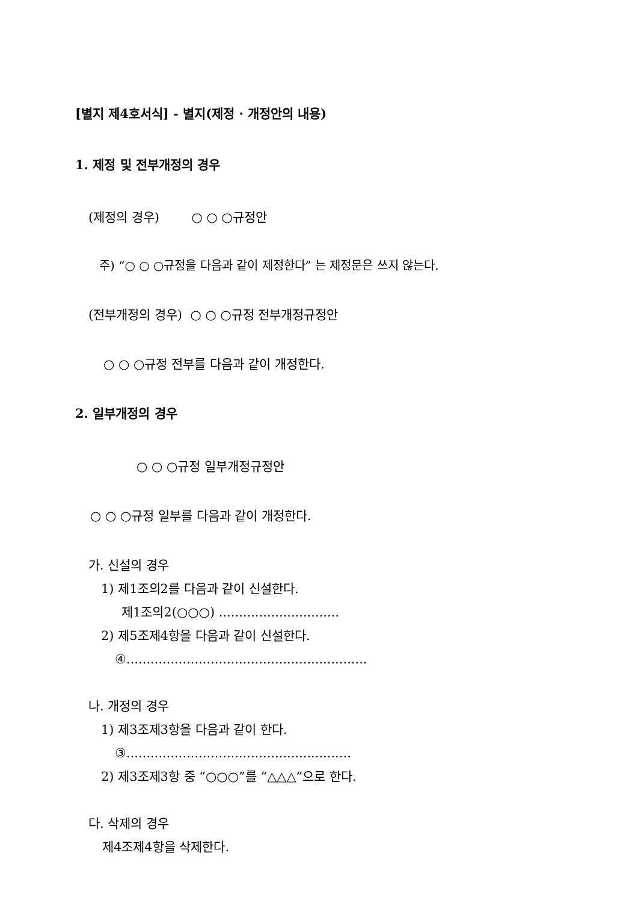[별지 제4호서식] - 별지(제정 · 개정안의 내용)
1. 제정 및 전부개정의 경우
(제정의 경우) ○ ○ ○규정안
주) “○ ○ ○규정을 다음과 같이 제정한다” 는 제정문은 쓰지 않는다.
(전부개정의 경우) ○ ○ ○규정 전부개정규정안
○ ○ ○규정 전부를 다음과 같이 개정한다.
2. 일부개정의 경우
○ ○ ○규정 일부개정규정안
○ ○ ○규정 일부를 다음과 같이 개정한다.
가. 신설의 경우
1) 제1조의2를 다음과 같이 신설한다.
제1조의2(○○○) ..............................
2) 제5조제4항을 다음과 같이 신설한다.
④............................................................
나. 개정의 경우
1) 제3조제3항을 다음과 같이 한다.
③........................................................
2) 제3조제3항 중 “○○○”를 “△△△”으로 한다.
다. 삭제의 경우
제4조제4항을 삭제한다.